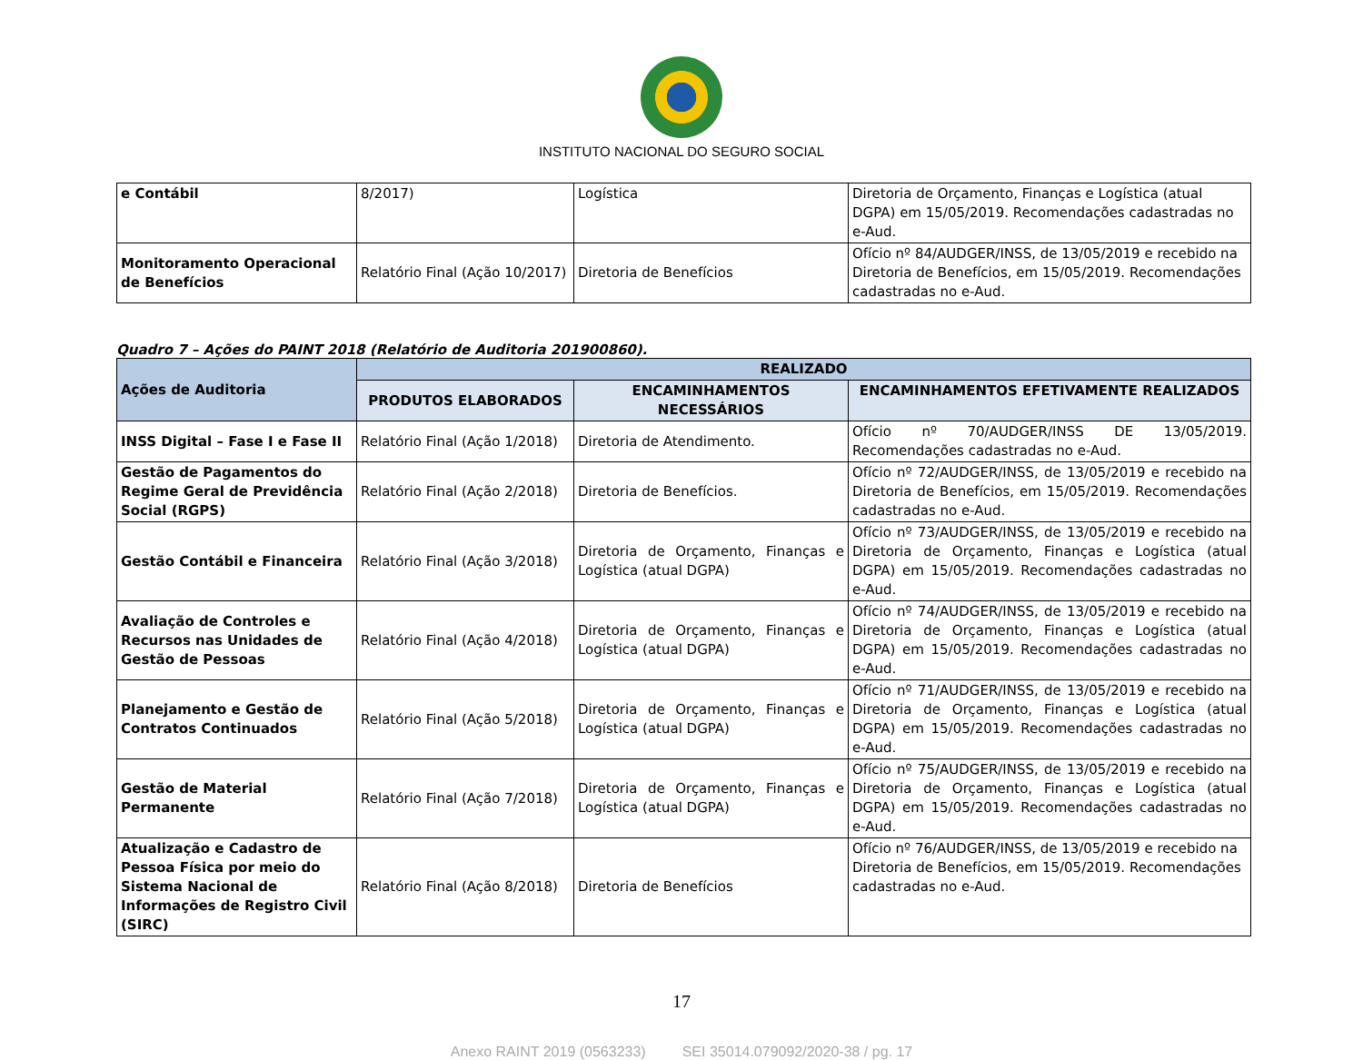INSTITUTO NACIONAL DO SEGURO SOCIAL
| e Contábil | 8/2017) | Logística | Diretoria de Orçamento, Finanças e Logística (atual DGPA) em 15/05/2019. Recomendações cadastradas no e-Aud. |
| Monitoramento Operacional de Benefícios | Relatório Final (Ação 10/2017) | Diretoria de Benefícios | Ofício nº 84/AUDGER/INSS, de 13/05/2019 e recebido na Diretoria de Benefícios, em 15/05/2019. Recomendações cadastradas no e-Aud. |
Quadro 7 – Ações do PAINT 2018 (Relatório de Auditoria 201900860).
| Ações de Auditoria | REALIZADO | | |
| --- | --- | --- | --- |
| | PRODUTOS ELABORADOS | ENCAMINHAMENTOS NECESSÁRIOS | ENCAMINHAMENTOS EFETIVAMENTE REALIZADOS |
| INSS Digital – Fase I e Fase II | Relatório Final (Ação 1/2018) | Diretoria de Atendimento. | Ofício nº 70/AUDGER/INSS DE 13/05/2019. Recomendações cadastradas no e-Aud. |
| Gestão de Pagamentos do Regime Geral de Previdência Social (RGPS) | Relatório Final (Ação 2/2018) | Diretoria de Benefícios. | Ofício nº 72/AUDGER/INSS, de 13/05/2019 e recebido na Diretoria de Benefícios, em 15/05/2019. Recomendações cadastradas no e-Aud. |
| Gestão Contábil e Financeira | Relatório Final (Ação 3/2018) | Diretoria de Orçamento, Finanças e Logística (atual DGPA) | Ofício nº 73/AUDGER/INSS, de 13/05/2019 e recebido na Diretoria de Orçamento, Finanças e Logística (atual DGPA) em 15/05/2019. Recomendações cadastradas no e-Aud. |
| Avaliação de Controles e Recursos nas Unidades de Gestão de Pessoas | Relatório Final (Ação 4/2018) | Diretoria de Orçamento, Finanças e Logística (atual DGPA) | Ofício nº 74/AUDGER/INSS, de 13/05/2019 e recebido na Diretoria de Orçamento, Finanças e Logística (atual DGPA) em 15/05/2019. Recomendações cadastradas no e-Aud. |
| Planejamento e Gestão de Contratos Continuados | Relatório Final (Ação 5/2018) | Diretoria de Orçamento, Finanças e Logística (atual DGPA) | Ofício nº 71/AUDGER/INSS, de 13/05/2019 e recebido na Diretoria de Orçamento, Finanças e Logística (atual DGPA) em 15/05/2019. Recomendações cadastradas no e-Aud. |
| Gestão de Material Permanente | Relatório Final (Ação 7/2018) | Diretoria de Orçamento, Finanças e Logística (atual DGPA) | Ofício nº 75/AUDGER/INSS, de 13/05/2019 e recebido na Diretoria de Orçamento, Finanças e Logística (atual DGPA) em 15/05/2019. Recomendações cadastradas no e-Aud. |
| Atualização e Cadastro de Pessoa Física por meio do Sistema Nacional de Informações de Registro Civil (SIRC) | Relatório Final (Ação 8/2018) | Diretoria de Benefícios | Ofício nº 76/AUDGER/INSS, de 13/05/2019 e recebido na Diretoria de Benefícios, em 15/05/2019. Recomendações cadastradas no e-Aud. |
17
Anexo RAINT 2019 (0563233) SEI 35014.079092/2020-38 / pg. 17